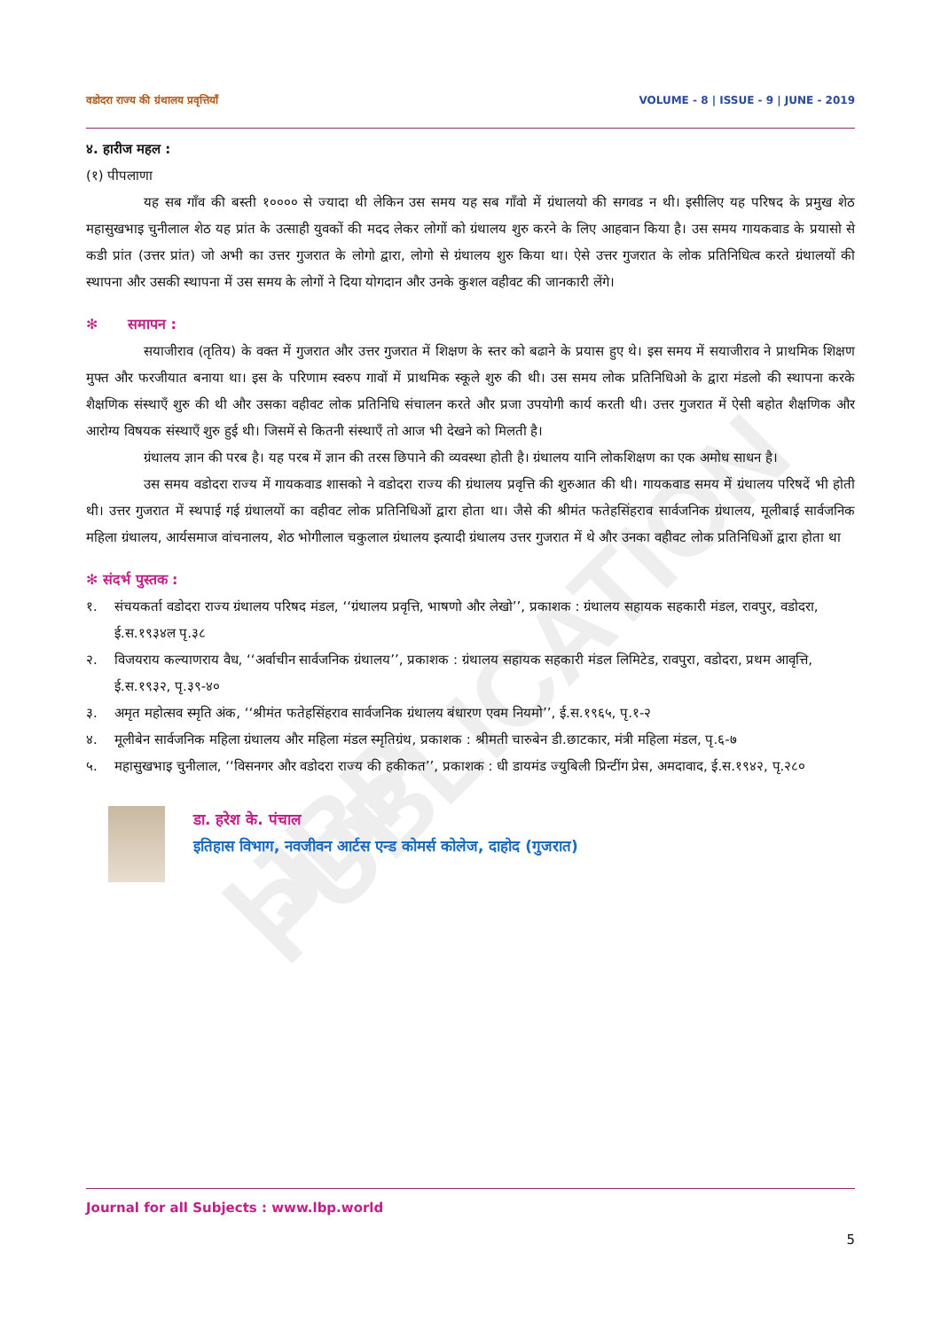IJBP PUBLICATION
वडोदरा राज्य की ग्रंथालय प्रवृत्तियाँ VOLUME - 8 | ISSUE - 9 | JUNE - 2019
४. हारीज महल :
(१) पीपलाणा
यह सब गाँव की बस्ती १०००० से ज्यादा थी लेकिन उस समय यह सब गाँवो में ग्रंथालयो की सगवड न थी। इसीलिए यह परिषद के प्रमुख शेठ महासुखभाइ चुनीलाल शेठ यह प्रांत के उत्साही युवकों की मदद लेकर लोगों को ग्रंथालय शुरु करने के लिए आहवान किया है। उस समय गायकवाड के प्रयासो से कडी प्रांत (उत्तर प्रांत) जो अभी का उत्तर गुजरात के लोगो द्वारा, लोगो से ग्रंथालय शुरु किया था। ऐसे उत्तर गुजरात के लोक प्रतिनिधित्व करते ग्रंथालयों की स्थापना और उसकी स्थापना में उस समय के लोगों ने दिया योगदान और उनके कुशल वहीवट की जानकारी लेंगे।
✻ समापन :
सयाजीराव (तृतिय) के वक्त में गुजरात और उत्तर गुजरात में शिक्षण के स्तर को बढाने के प्रयास हुए थे। इस समय में सयाजीराव ने प्राथमिक शिक्षण मुफ्त और फरजीयात बनाया था। इस के परिणाम स्वरुप गावों में प्राथमिक स्कूले शुरु की थी। उस समय लोक प्रतिनिधिओ के द्वारा मंडलो की स्थापना करके शैक्षणिक संस्थाएँ शुरु की थी और उसका वहीवट लोक प्रतिनिधि संचालन करते और प्रजा उपयोगी कार्य करती थी। उत्तर गुजरात में ऐसी बहोत शैक्षणिक और आरोग्य विषयक संस्थाएँ शुरु हुई थी। जिसमें से कितनी संस्थाएँ तो आज भी देखने को मिलती है।
ग्रंथालय ज्ञान की परब है। यह परब में ज्ञान की तरस छिपाने की व्यवस्था होती है। ग्रंथालय यानि लोकशिक्षण का एक अमोध साधन है।
उस समय वडोदरा राज्य में गायकवाड शासको ने वडोदरा राज्य की ग्रंथालय प्रवृत्ति की शुरुआत की थी। गायकवाड समय में ग्रंथालय परिषदें भी होती थी। उत्तर गुजरात में स्थपाई गई ग्रंथालयों का वहीवट लोक प्रतिनिधिओं द्वारा होता था। जैसे की श्रीमंत फतेहसिंहराव सार्वजनिक ग्रंथालय, मूलीबाई सार्वजनिक महिला ग्रंथालय, आर्यसमाज वांचनालय, शेठ भोगीलाल चकुलाल ग्रंथालय इत्यादी ग्रंथालय उत्तर गुजरात में थे और उनका वहीवट लोक प्रतिनिधिओं द्वारा होता था
✻ संदर्भ पुस्तक :
१. संचयकर्ता वडोदरा राज्य ग्रंथालय परिषद मंडल, ‘‘ग्रंथालय प्रवृत्ति, भाषणो और लेखो’’, प्रकाशक : ग्रंथालय सहायक सहकारी मंडल, रावपुर, वडोदरा, ई.स.१९३४ल पृ.३८
२. विजयराय कल्याणराय वैध, ‘‘अर्वाचीन सार्वजनिक ग्रंथालय’’, प्रकाशक : ग्रंथालय सहायक सहकारी मंडल लिमिटेड, रावपुरा, वडोदरा, प्रथम आवृत्ति, ई.स.१९३२, पृ.३९-४०
३. अमृत महोत्सव स्मृति अंक, ‘‘श्रीमंत फतेहसिंहराव सार्वजनिक ग्रंथालय बंधारण एवम नियमो’’, ई.स.१९६५, पृ.१-२
४. मूलीबेन सार्वजनिक महिला ग्रंथालय और महिला मंडल स्मृतिग्रंथ, प्रकाशक : श्रीमती चारुबेन डी.छाटकार, मंत्री महिला मंडल, पृ.६-७
५. महासुखभाइ चुनीलाल, ‘‘विसनगर और वडोदरा राज्य की हकीकत’’, प्रकाशक : धी डायमंड ज्युबिली प्रिन्टींग प्रेस, अमदावाद, ई.स.१९४२, पृ.२८०
डा. हरेश के. पंचाल
इतिहास विभाग, नवजीवन आर्टस एन्ड कोमर्स कोलेज, दाहोद (गुजरात)
Journal for all Subjects : www.lbp.world
5